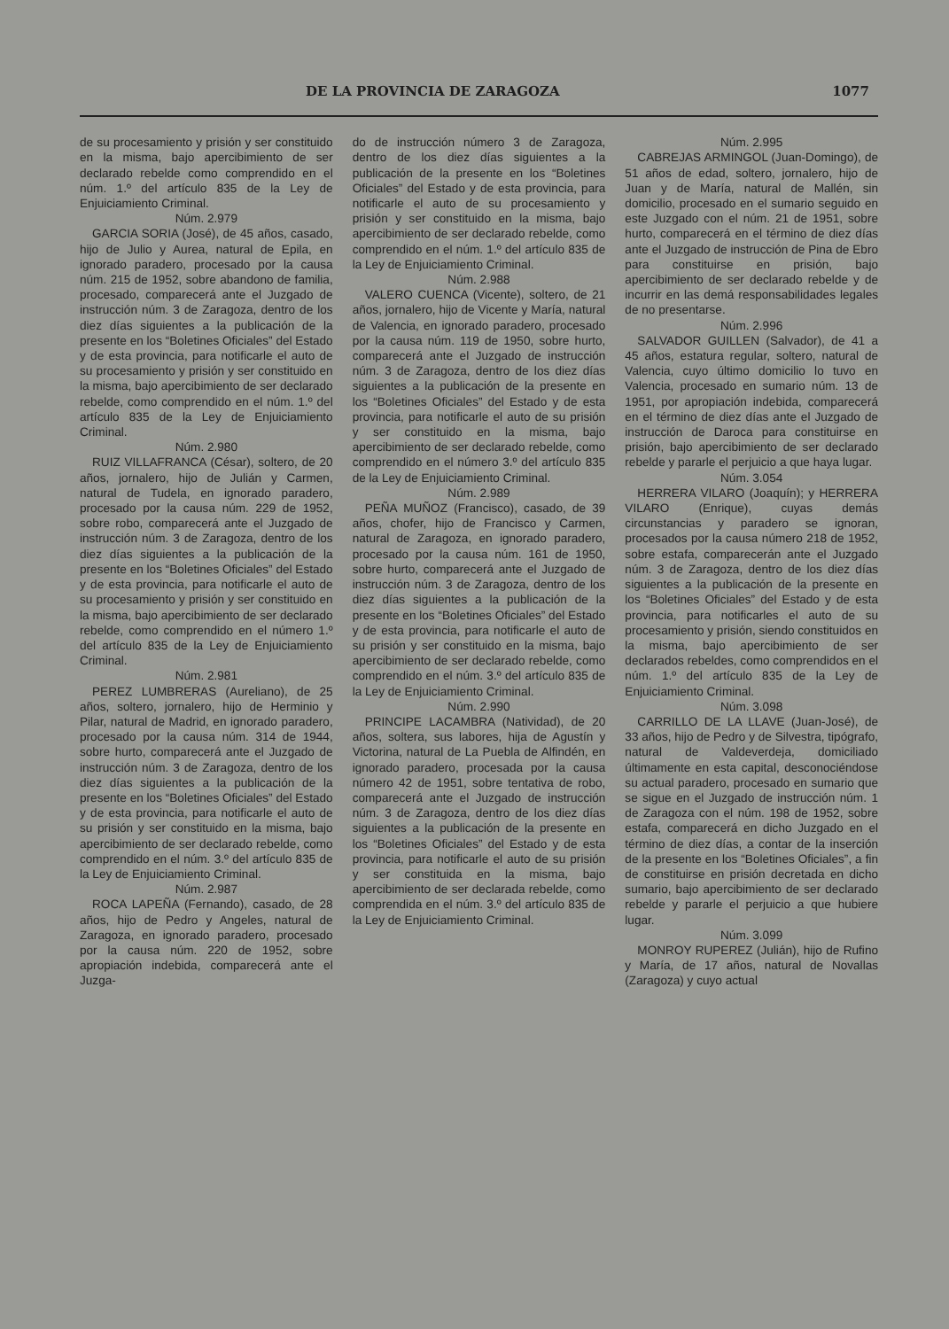DE LA PROVINCIA DE ZARAGOZA 1077
de su procesamiento y prisión y ser constituido en la misma, bajo apercibimiento de ser declarado rebelde como comprendido en el núm. 1.º del artículo 835 de la Ley de Enjuiciamiento Criminal.
Núm. 2.979
GARCIA SORIA (José), de 45 años, casado, hijo de Julio y Aurea, natural de Epila, en ignorado paradero, procesado por la causa núm. 215 de 1952, sobre abandono de familia, procesado, comparecerá ante el Juzgado de instrucción núm. 3 de Zaragoza, dentro de los diez días siguientes a la publicación de la presente en los “Boletines Oficiales” del Estado y de esta provincia, para notificarle el auto de su procesamiento y prisión y ser constituido en la misma, bajo apercibimiento de ser declarado rebelde, como comprendido en el núm. 1.º del artículo 835 de la Ley de Enjuiciamiento Criminal.
Núm. 2.980
RUIZ VILLAFRANCA (César), soltero, de 20 años, jornalero, hijo de Julián y Carmen, natural de Tudela, en ignorado paradero, procesado por la causa núm. 229 de 1952, sobre robo, comparecerá ante el Juzgado de instrucción núm. 3 de Zaragoza, dentro de los diez días siguientes a la publicación de la presente en los “Boletines Oficiales” del Estado y de esta provincia, para notificarle el auto de su procesamiento y prisión y ser constituido en la misma, bajo apercibimiento de ser declarado rebelde, como comprendido en el número 1.º del artículo 835 de la Ley de Enjuiciamiento Criminal.
Núm. 2.981
PEREZ LUMBRERAS (Aureliano), de 25 años, soltero, jornalero, hijo de Herminio y Pilar, natural de Madrid, en ignorado paradero, procesado por la causa núm. 314 de 1944, sobre hurto, comparecerá ante el Juzgado de instrucción núm. 3 de Zaragoza, dentro de los diez días siguientes a la publicación de la presente en los “Boletines Oficiales” del Estado y de esta provincia, para notificarle el auto de su prisión y ser constituido en la misma, bajo apercibimiento de ser declarado rebelde, como comprendido en el núm. 3.º del artículo 835 de la Ley de Enjuiciamiento Criminal.
Núm. 2.987
ROCA LAPEÑA (Fernando), casado, de 28 años, hijo de Pedro y Angeles, natural de Zaragoza, en ignorado paradero, procesado por la causa núm. 220 de 1952, sobre apropiación indebida, comparecerá ante el Juzga-
do de instrucción número 3 de Zaragoza, dentro de los diez días siguientes a la publicación de la presente en los “Boletines Oficiales” del Estado y de esta provincia, para notificarle el auto de su procesamiento y prisión y ser constituido en la misma, bajo apercibimiento de ser declarado rebelde, como comprendido en el núm. 1.º del artículo 835 de la Ley de Enjuiciamiento Criminal.
Núm. 2.988
VALERO CUENCA (Vicente), soltero, de 21 años, jornalero, hijo de Vicente y María, natural de Valencia, en ignorado paradero, procesado por la causa núm. 119 de 1950, sobre hurto, comparecerá ante el Juzgado de instrucción núm. 3 de Zaragoza, dentro de los diez días siguientes a la publicación de la presente en los “Boletines Oficiales” del Estado y de esta provincia, para notificarle el auto de su prisión y ser constituido en la misma, bajo apercibimiento de ser declarado rebelde, como comprendido en el número 3.º del artículo 835 de la Ley de Enjuiciamiento Criminal.
Núm. 2.989
PEÑA MUÑOZ (Francisco), casado, de 39 años, chofer, hijo de Francisco y Carmen, natural de Zaragoza, en ignorado paradero, procesado por la causa núm. 161 de 1950, sobre hurto, comparecerá ante el Juzgado de instrucción núm. 3 de Zaragoza, dentro de los diez días siguientes a la publicación de la presente en los “Boletines Oficiales” del Estado y de esta provincia, para notificarle el auto de su prisión y ser constituido en la misma, bajo apercibimiento de ser declarado rebelde, como comprendido en el núm. 3.º del artículo 835 de la Ley de Enjuiciamiento Criminal.
Núm. 2.990
PRINCIPE LACAMBRA (Natividad), de 20 años, soltera, sus labores, hija de Agustín y Victorina, natural de La Puebla de Alfindén, en ignorado paradero, procesada por la causa número 42 de 1951, sobre tentativa de robo, comparecerá ante el Juzgado de instrucción núm. 3 de Zaragoza, dentro de los diez días siguientes a la publicación de la presente en los “Boletines Oficiales” del Estado y de esta provincia, para notificarle el auto de su prisión y ser constituida en la misma, bajo apercibimiento de ser declarada rebelde, como comprendida en el núm. 3.º del artículo 835 de la Ley de Enjuiciamiento Criminal.
Núm. 2.995
CABREJAS ARMINGOL (Juan-Domingo), de 51 años de edad, soltero, jornalero, hijo de Juan y de María, natural de Mallén, sin domicilio, procesado en el sumario seguido en este Juzgado con el núm. 21 de 1951, sobre hurto, comparecerá en el término de diez días ante el Juzgado de instrucción de Pina de Ebro para constituirse en prisión, bajo apercibimiento de ser declarado rebelde y de incurrir en las demá responsabilidades legales de no presentarse.
Núm. 2.996
SALVADOR GUILLEN (Salvador), de 41 a 45 años, estatura regular, soltero, natural de Valencia, cuyo último domicilio lo tuvo en Valencia, procesado en sumario núm. 13 de 1951, por apropiación indebida, comparecerá en el término de diez días ante el Juzgado de instrucción de Daroca para constituirse en prisión, bajo apercibimiento de ser declarado rebelde y pararle el perjuicio a que haya lugar.
Núm. 3.054
HERRERA VILARO (Joaquín); y HERRERA VILARO (Enrique), cuyas demás circunstancias y paradero se ignoran, procesados por la causa número 218 de 1952, sobre estafa, comparecerán ante el Juzgado núm. 3 de Zaragoza, dentro de los diez días siguientes a la publicación de la presente en los “Boletines Oficiales” del Estado y de esta provincia, para notificarles el auto de su procesamiento y prisión, siendo constituidos en la misma, bajo apercibimiento de ser declarados rebeldes, como comprendidos en el núm. 1.º del artículo 835 de la Ley de Enjuiciamiento Criminal.
Núm. 3.098
CARRILLO DE LA LLAVE (Juan-José), de 33 años, hijo de Pedro y de Silvestra, tipógrafo, natural de Valdeverdeja, domiciliado últimamente en esta capital, desconociéndose su actual paradero, procesado en sumario que se sigue en el Juzgado de instrucción núm. 1 de Zaragoza con el núm. 198 de 1952, sobre estafa, comparecerá en dicho Juzgado en el término de diez días, a contar de la inserción de la presente en los “Boletines Oficiales”, a fin de constituirse en prisión decretada en dicho sumario, bajo apercibimiento de ser declarado rebelde y pararle el perjuicio a que hubiere lugar.
Núm. 3.099
MONROY RUPEREZ (Julián), hijo de Rufino y María, de 17 años, natural de Novallas (Zaragoza) y cuyo actual